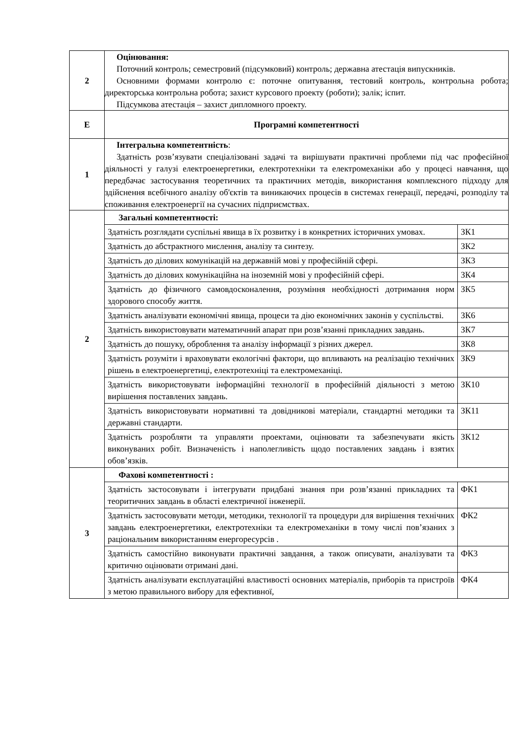| 2 | Оцінювання: Поточний контроль; семестровий (підсумковий) контроль; державна атестація випускників. Основними формами контролю є: поточне опитування, тестовий контроль, контрольна робота; директорська контрольна робота; захист курсового проекту (роботи); залік; іспит. Підсумкова атестація – захист дипломного проекту. |
| Е | Програмні компетентності |
| 1 | Інтегральна компетентність : Здатність розв’язувати спеціалізовані задачі та вирішувати практичні проблеми під час професійної діяльності у галузі електроенергетики, електротехніки та електромеханіки або у процесі навчання, що передбачає застосування теоретичних та практичних методів, використання комплексного підходу для здійснення всебічного аналізу об'єктів та виникаючих процесів в системах генерації, передачі, розподілу та споживання електроенергії на сучасних підприємствах. |
| 2 | Загальні компетентності: / Здатність розглядати суспільні явища в їх розвитку і в конкретних історичних умовах. / ЗК1 / / Здатність до абстрактного мислення, аналізу та синтезу. / ЗК2 / / Здатність до ділових комунікацій на державній мові у професійній сфері. / ЗК3 / / Здатність до ділових комунікаційна на іноземній мові у професійній сфері. / ЗК4 / / Здатність до фізичного самовдосконалення, розуміння необхідності дотримання норм здорового способу життя. / ЗК5 / / Здатність аналізувати економічні явища, процеси та дію економічних законів у суспільстві. / ЗК6 / / Здатність використовувати математичний апарат при розв’язанні прикладних завдань. / ЗК7 / / Здатність до пошуку, оброблення та аналізу інформації з різних джерел. / ЗК8 / / Здатність розуміти і враховувати екологічні фактори, що впливають на реалізацію технічних рішень в електроенергетиці, електротехніці та електромеханіці. / ЗК9 / / Здатність використовувати інформаційні технології в професійній діяльності з метою вирішення поставлених завдань. / ЗК10 / / Здатність використовувати нормативні та довідникові матеріали, стандартні методики та державні стандарти. / ЗК11 / / Здатність розробляти та управляти проектами, оцінювати та забезпечувати якість виконуваних робіт. Визначеність і наполегливість щодо поставлених завдань і взятих обов’язків. / ЗК12 / |
| 3 | Фахові компетентності : / Здатність застосовувати і інтегрувати придбані знання при розв’язанні прикладних та теоритичних завдань в області електричної інженерії. / ФК1 / / Здатність застосовувати методи, методики, технології та процедури для вирішення технічних завдань електроенергетики, електротехніки та електромеханіки в тому числі пов’язаних з раціональним використанням енергоресурсів . / ФК2 / / Здатність самостійно виконувати практичні завдання, а також описувати, аналізувати та критично оцінювати отримані дані. / ФК3 / / Здатність аналізувати експлуатаційні властивості основних матеріалів, приборів та пристроїв з метою правильного вибору для ефективної, / ФК4 / |